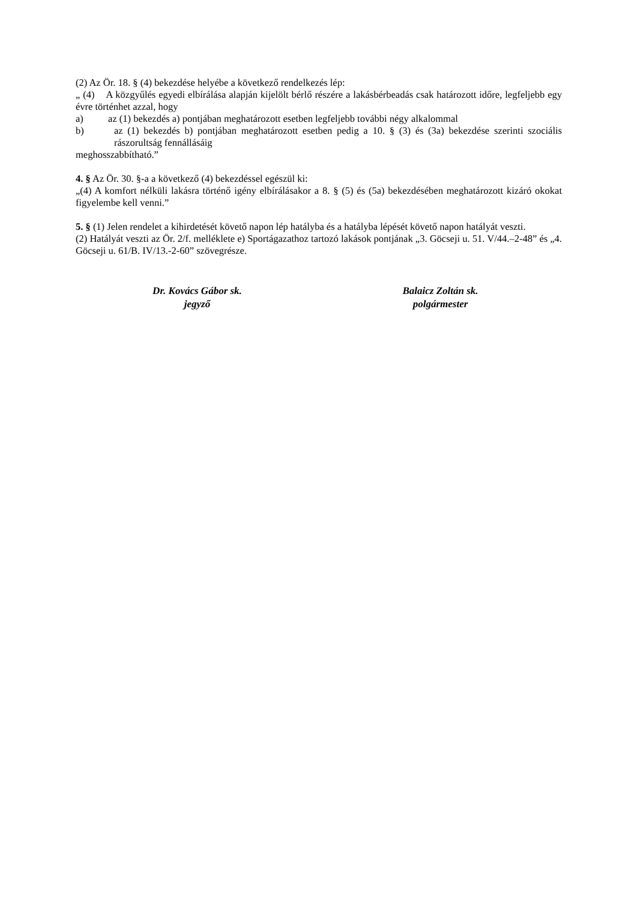(2) Az Ör. 18. § (4) bekezdése helyébe a következő rendelkezés lép:
„ (4) A közgyűlés egyedi elbírálása alapján kijelölt bérlő részére a lakásbérbeadás csak határozott időre, legfeljebb egy évre történhet azzal, hogy
a) az (1) bekezdés a) pontjában meghatározott esetben legfeljebb további négy alkalommal
b) az (1) bekezdés b) pontjában meghatározott esetben pedig a 10. § (3) és (3a) bekezdése szerinti szociális rászorultság fennállásáig
meghosszabbítható.”
4. § Az Ör. 30. §-a a következő (4) bekezdéssel egészül ki:
„(4) A komfort nélküli lakásra történő igény elbírálásakor a 8. § (5) és (5a) bekezdésében meghatározott kizáró okokat figyelembe kell venni.”
5. § (1) Jelen rendelet a kihirdetését követő napon lép hatályba és a hatályba lépését követő napon hatályát veszti.
(2) Hatályát veszti az Ör. 2/f. melléklete e) Sportágazathoz tartozó lakások pontjának „3. Göcseji u. 51. V/44.–2-48” és „4. Göcseji u. 61/B. IV/13.-2-60” szövegrésze.
Dr. Kovács Gábor sk.
jegyző
Balaicz Zoltán sk.
polgármester